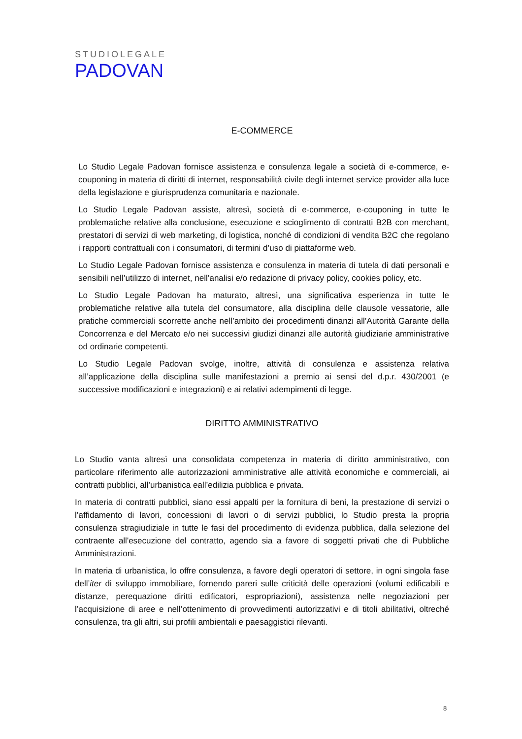STUDIOLEGALE
PADOVAN
E-COMMERCE
Lo Studio Legale Padovan fornisce assistenza e consulenza legale a società di e-commerce, e-couponing in materia di diritti di internet, responsabilità civile degli internet service provider alla luce della legislazione e giurisprudenza comunitaria e nazionale.
Lo Studio Legale Padovan assiste, altresì, società di e-commerce, e-couponing in tutte le problematiche relative alla conclusione, esecuzione e scioglimento di contratti B2B con merchant, prestatori di servizi di web marketing, di logistica, nonché di condizioni di vendita B2C che regolano i rapporti contrattuali con i consumatori, di termini d’uso di piattaforme web.
Lo Studio Legale Padovan fornisce assistenza e consulenza in materia di tutela di dati personali e sensibili nell’utilizzo di internet, nell’analisi e/o redazione di privacy policy, cookies policy, etc.
Lo Studio Legale Padovan ha maturato, altresì, una significativa esperienza in tutte le problematiche relative alla tutela del consumatore, alla disciplina delle clausole vessatorie, alle pratiche commerciali scorrette anche nell’ambito dei procedimenti dinanzi all’Autorità Garante della Concorrenza e del Mercato e/o nei successivi giudizi dinanzi alle autorità giudiziarie amministrative od ordinarie competenti.
Lo Studio Legale Padovan svolge, inoltre, attività di consulenza e assistenza relativa all’applicazione della disciplina sulle manifestazioni a premio ai sensi del d.p.r. 430/2001 (e successive modificazioni e integrazioni) e ai relativi adempimenti di legge.
DIRITTO AMMINISTRATIVO
Lo Studio vanta altresì una consolidata competenza in materia di diritto amministrativo, con particolare riferimento alle autorizzazioni amministrative alle attività economiche e commerciali, ai contratti pubblici, all’urbanistica eall’edilizia pubblica e privata.
In materia di contratti pubblici, siano essi appalti per la fornitura di beni, la prestazione di servizi o l’affidamento di lavori, concessioni di lavori o di servizi pubblici, lo Studio presta la propria consulenza stragiudiziale in tutte le fasi del procedimento di evidenza pubblica, dalla selezione del contraente all'esecuzione del contratto, agendo sia a favore di soggetti privati che di Pubbliche Amministrazioni.
In materia di urbanistica, lo offre consulenza, a favore degli operatori di settore, in ogni singola fase dell’iter di sviluppo immobiliare, fornendo pareri sulle criticità delle operazioni (volumi edificabili e distanze, perequazione diritti edificatori, espropriazioni), assistenza nelle negoziazioni per l’acquisizione di aree e nell’ottenimento di provvedimenti autorizzativi e di titoli abilitativi, oltreché consulenza, tra gli altri, sui profili ambientali e paesaggistici rilevanti.
8